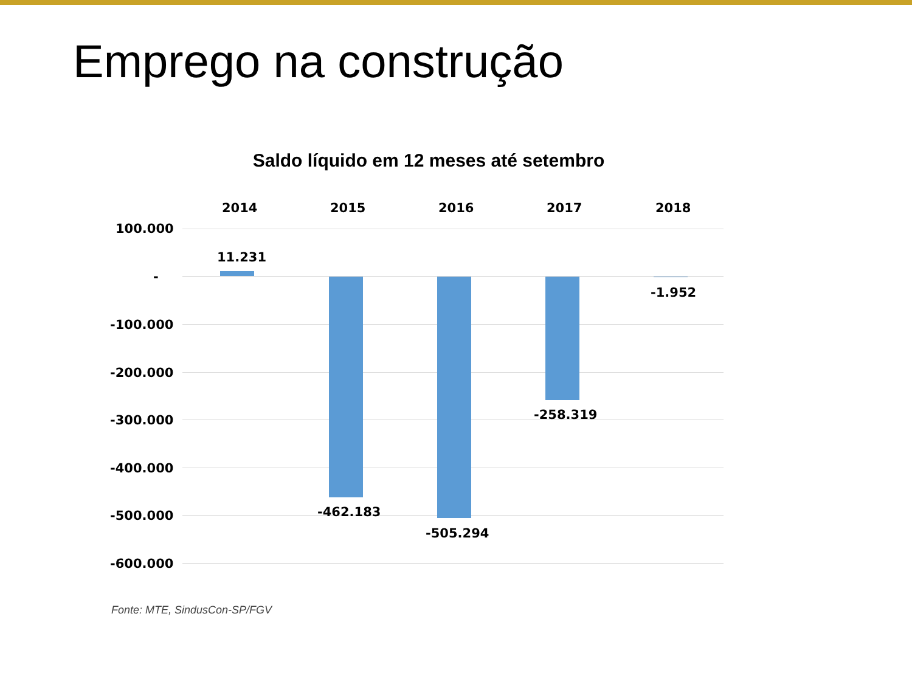Emprego na construção
Saldo líquido em 12 meses até setembro
Fonte: MTE, SindusCon-SP/FGV
2014 2015 2016 2017 2018
100.000
-
-100.000
-200.000
-300.000
-400.000
-500.000
-600.000
11.231
-462.183
-505.294
-258.319
-1.952